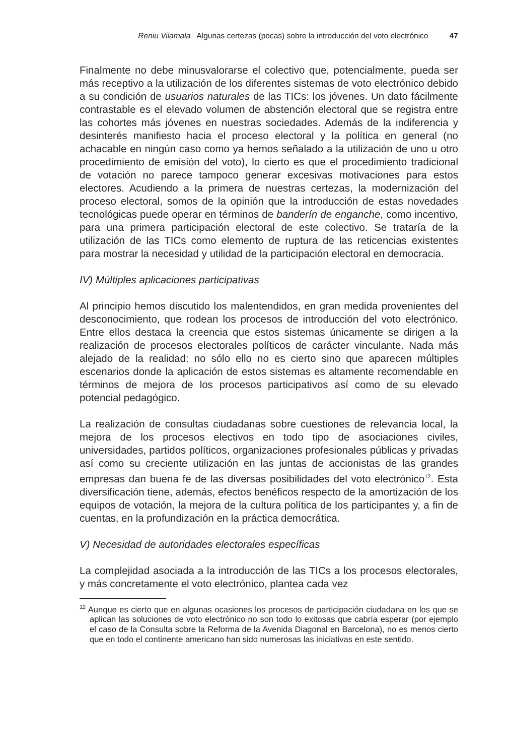Reniu Vilamala Algunas certezas (pocas) sobre la introducción del voto electrónico 47
Finalmente no debe minusvalorarse el colectivo que, potencialmente, pueda ser más receptivo a la utilización de los diferentes sistemas de voto electrónico debido a su condición de usuarios naturales de las TICs: los jóvenes. Un dato fácilmente contrastable es el elevado volumen de abstención electoral que se registra entre las cohortes más jóvenes en nuestras sociedades. Además de la indiferencia y desinterés manifiesto hacia el proceso electoral y la política en general (no achacable en ningún caso como ya hemos señalado a la utilización de uno u otro procedimiento de emisión del voto), lo cierto es que el procedimiento tradicional de votación no parece tampoco generar excesivas motivaciones para estos electores. Acudiendo a la primera de nuestras certezas, la modernización del proceso electoral, somos de la opinión que la introducción de estas novedades tecnológicas puede operar en términos de banderín de enganche, como incentivo, para una primera participación electoral de este colectivo. Se trataría de la utilización de las TICs como elemento de ruptura de las reticencias existentes para mostrar la necesidad y utilidad de la participación electoral en democracia.
IV) Múltiples aplicaciones participativas
Al principio hemos discutido los malentendidos, en gran medida provenientes del desconocimiento, que rodean los procesos de introducción del voto electrónico. Entre ellos destaca la creencia que estos sistemas únicamente se dirigen a la realización de procesos electorales políticos de carácter vinculante. Nada más alejado de la realidad: no sólo ello no es cierto sino que aparecen múltiples escenarios donde la aplicación de estos sistemas es altamente recomendable en términos de mejora de los procesos participativos así como de su elevado potencial pedagógico.
La realización de consultas ciudadanas sobre cuestiones de relevancia local, la mejora de los procesos electivos en todo tipo de asociaciones civiles, universidades, partidos políticos, organizaciones profesionales públicas y privadas así como su creciente utilización en las juntas de accionistas de las grandes empresas dan buena fe de las diversas posibilidades del voto electrónico<sup>12</sup>. Esta diversificación tiene, además, efectos benéficos respecto de la amortización de los equipos de votación, la mejora de la cultura política de los participantes y, a fin de cuentas, en la profundización en la práctica democrática.
V) Necesidad de autoridades electorales específicas
La complejidad asociada a la introducción de las TICs a los procesos electorales, y más concretamente el voto electrónico, plantea cada vez
<sup>12</sup> Aunque es cierto que en algunas ocasiones los procesos de participación ciudadana en los que se aplican las soluciones de voto electrónico no son todo lo exitosas que cabría esperar (por ejemplo el caso de la Consulta sobre la Reforma de la Avenida Diagonal en Barcelona), no es menos cierto que en todo el continente americano han sido numerosas las iniciativas en este sentido.